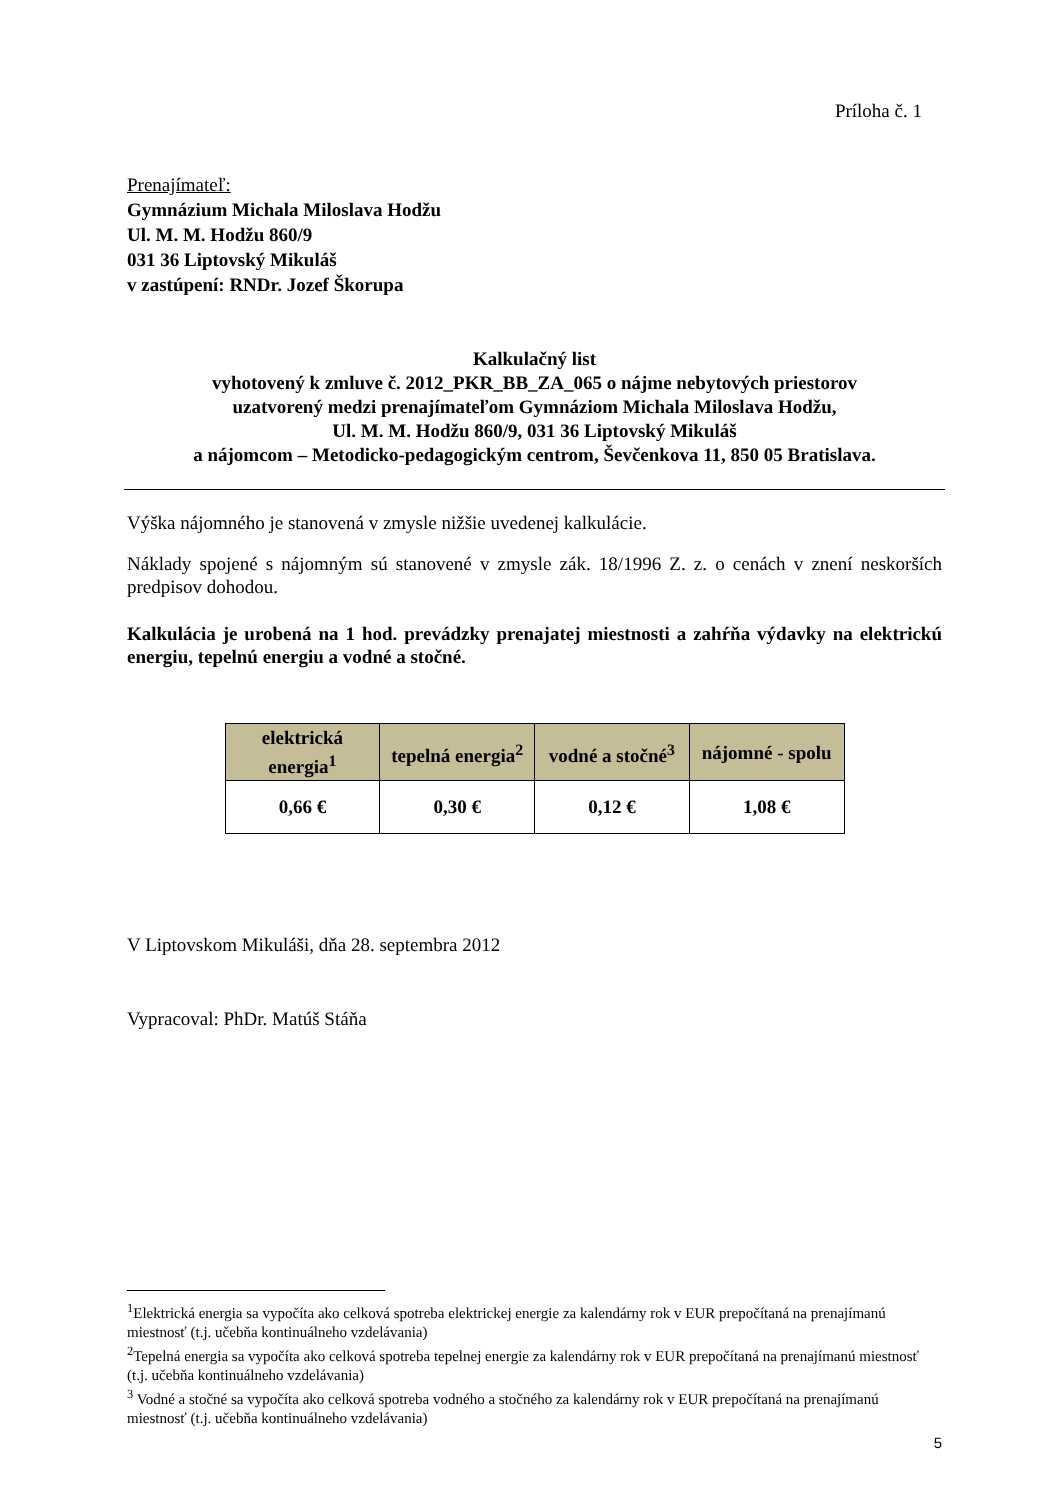Príloha č. 1
Prenajímateľ:
Gymnázium Michala Miloslava Hodžu
Ul. M. M. Hodžu 860/9
031 36 Liptovský Mikuláš
v zastúpení: RNDr. Jozef Škorupa
Kalkulačný list
vyhotovený k zmluve č. 2012_PKR_BB_ZA_065 o nájme nebytových priestorov
uzatvorený medzi prenajímateľom Gymnáziom Michala Miloslava Hodžu,
Ul. M. M. Hodžu 860/9, 031 36 Liptovský Mikuláš
a nájomcom – Metodicko-pedagogickým centrom, Ševčenkova 11, 850 05 Bratislava.
Výška nájomného je stanovená v zmysle nižšie uvedenej kalkulácie.
Náklady spojené s nájomným sú stanovené v zmysle zák. 18/1996 Z. z. o cenách v znení neskorších predpisov dohodou.
Kalkulácia je urobená na 1 hod. prevádzky prenajatej miestnosti a zahŕňa výdavky na elektrickú energiu, tepelnú energiu a vodné a stočné.
| elektrická energia<sup>1</sup> | tepelná energia<sup>2</sup> | vodné a stočné<sup>3</sup> | nájomné - spolu |
| --- | --- | --- | --- |
| 0,66 € | 0,30 € | 0,12 € | 1,08 € |
V Liptovskom Mikuláši, dňa 28. septembra 2012
Vypracoval: PhDr. Matúš Stáňa
<sup>1</sup> Elektrická energia sa vypočíta ako celková spotreba elektrickej energie za kalendárny rok v EUR prepočítaná na prenajímanú miestnosť (t.j. učebňa kontinuálneho vzdelávania)
<sup>2</sup> Tepelná energia sa vypočíta ako celková spotreba tepelnej energie za kalendárny rok v EUR prepočítaná na prenajímanú miestnosť (t.j. učebňa kontinuálneho vzdelávania)
<sup>3</sup> Vodné a stočné sa vypočíta ako celková spotreba vodného a stočného za kalendárny rok v EUR prepočítaná na prenajímanú miestnosť (t.j. učebňa kontinuálneho vzdelávania)
5